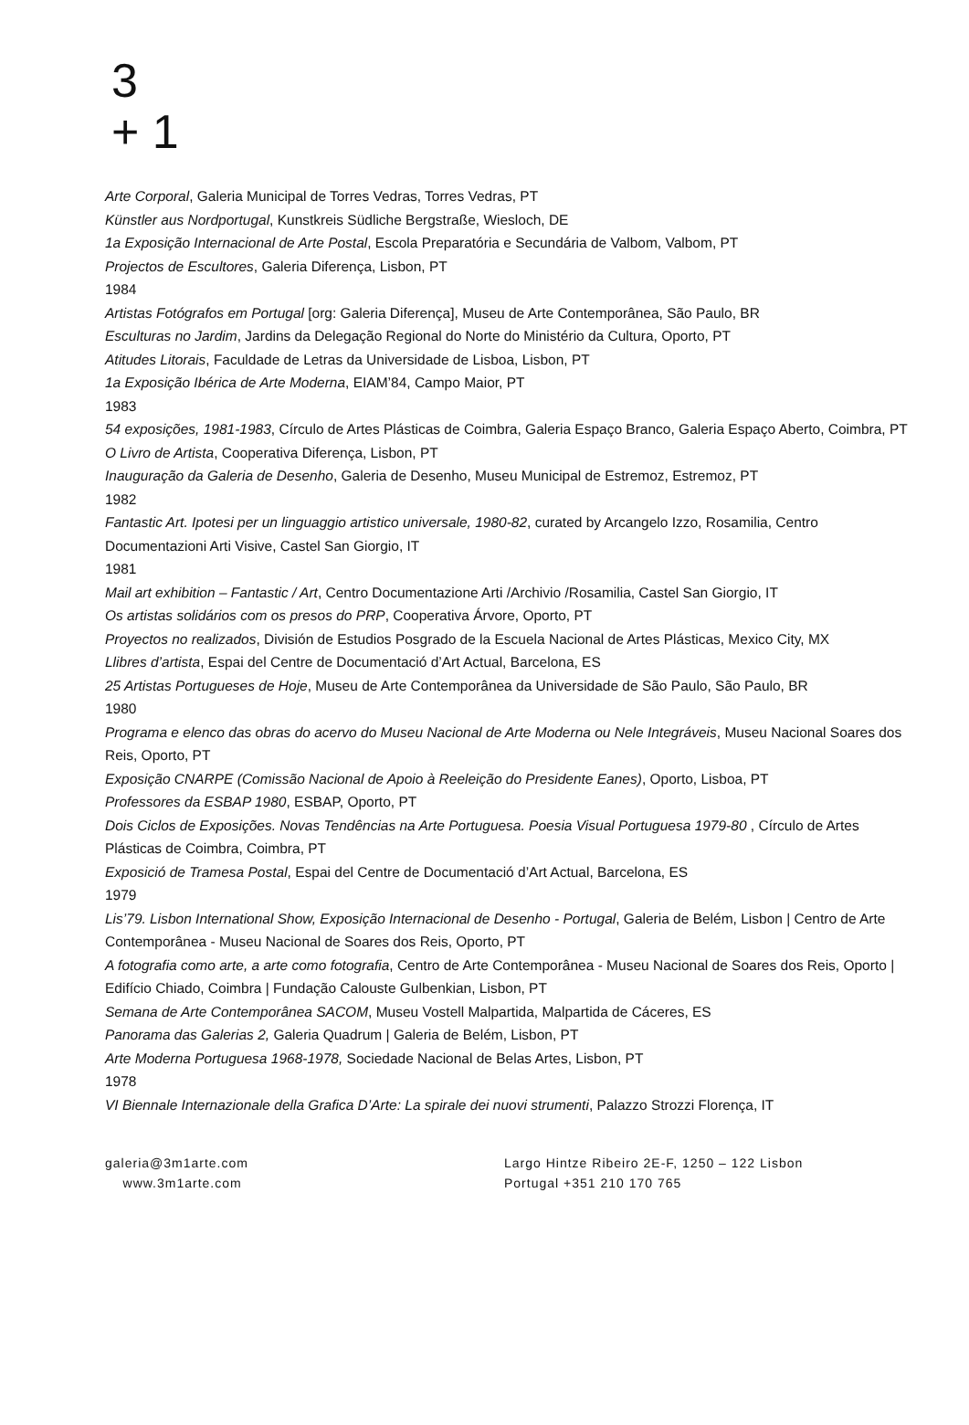3
+ 1
Arte Corporal, Galeria Municipal de Torres Vedras, Torres Vedras, PT
Künstler aus Nordportugal, Kunstkreis Südliche Bergstraße, Wiesloch, DE
1a Exposição Internacional de Arte Postal, Escola Preparatória e Secundária de Valbom, Valbom, PT
Projectos de Escultores, Galeria Diferença, Lisbon, PT
1984
Artistas Fotógrafos em Portugal [org: Galeria Diferença], Museu de Arte Contemporânea, São Paulo, BR
Esculturas no Jardim, Jardins da Delegação Regional do Norte do Ministério da Cultura, Oporto, PT
Atitudes Litorais, Faculdade de Letras da Universidade de Lisboa, Lisbon, PT
1a Exposição Ibérica de Arte Moderna, EIAM’84, Campo Maior, PT
1983
54 exposições, 1981-1983, Círculo de Artes Plásticas de Coimbra, Galeria Espaço Branco, Galeria Espaço Aberto, Coimbra, PT
O Livro de Artista, Cooperativa Diferença, Lisbon, PT
Inauguração da Galeria de Desenho, Galeria de Desenho, Museu Municipal de Estremoz, Estremoz, PT
1982
Fantastic Art. Ipotesi per un linguaggio artistico universale, 1980-82, curated by Arcangelo Izzo, Rosamilia, Centro Documentazioni Arti Visive, Castel San Giorgio, IT
1981
Mail art exhibition – Fantastic / Art, Centro Documentazione Arti /Archivio /Rosamilia, Castel San Giorgio, IT
Os artistas solidários com os presos do PRP, Cooperativa Árvore, Oporto, PT
Proyectos no realizados, División de Estudios Posgrado de la Escuela Nacional de Artes Plásticas, Mexico City, MX
Llibres d’artista, Espai del Centre de Documentació d’Art Actual, Barcelona, ES
25 Artistas Portugueses de Hoje, Museu de Arte Contemporânea da Universidade de São Paulo, São Paulo, BR
1980
Programa e elenco das obras do acervo do Museu Nacional de Arte Moderna ou Nele Integráveis, Museu Nacional Soares dos Reis, Oporto, PT
Exposição CNARPE (Comissão Nacional de Apoio à Reeleição do Presidente Eanes), Oporto, Lisboa, PT
Professores da ESBAP 1980, ESBAP, Oporto, PT
Dois Ciclos de Exposições. Novas Tendências na Arte Portuguesa. Poesia Visual Portuguesa 1979-80 , Círculo de Artes Plásticas de Coimbra, Coimbra, PT
Exposició de Tramesa Postal, Espai del Centre de Documentació d’Art Actual, Barcelona, ES
1979
Lis’79. Lisbon International Show, Exposição Internacional de Desenho - Portugal, Galeria de Belém, Lisbon | Centro de Arte Contemporânea - Museu Nacional de Soares dos Reis, Oporto, PT
A fotografia como arte, a arte como fotografia, Centro de Arte Contemporânea - Museu Nacional de Soares dos Reis, Oporto | Edifício Chiado, Coimbra | Fundação Calouste Gulbenkian, Lisbon, PT
Semana de Arte Contemporânea SACOM, Museu Vostell Malpartida, Malpartida de Cáceres, ES
Panorama das Galerias 2, Galeria Quadrum | Galeria de Belém, Lisbon, PT
Arte Moderna Portuguesa 1968-1978, Sociedade Nacional de Belas Artes, Lisbon, PT
1978
VI Biennale Internazionale della Grafica D’Arte: La spirale dei nuovi strumenti, Palazzo Strozzi Florença, IT
galeria@3m1arte.com
www.3m1arte.com
Largo Hintze Ribeiro 2E-F, 1250 – 122 Lisbon
Portugal +351 210 170 765